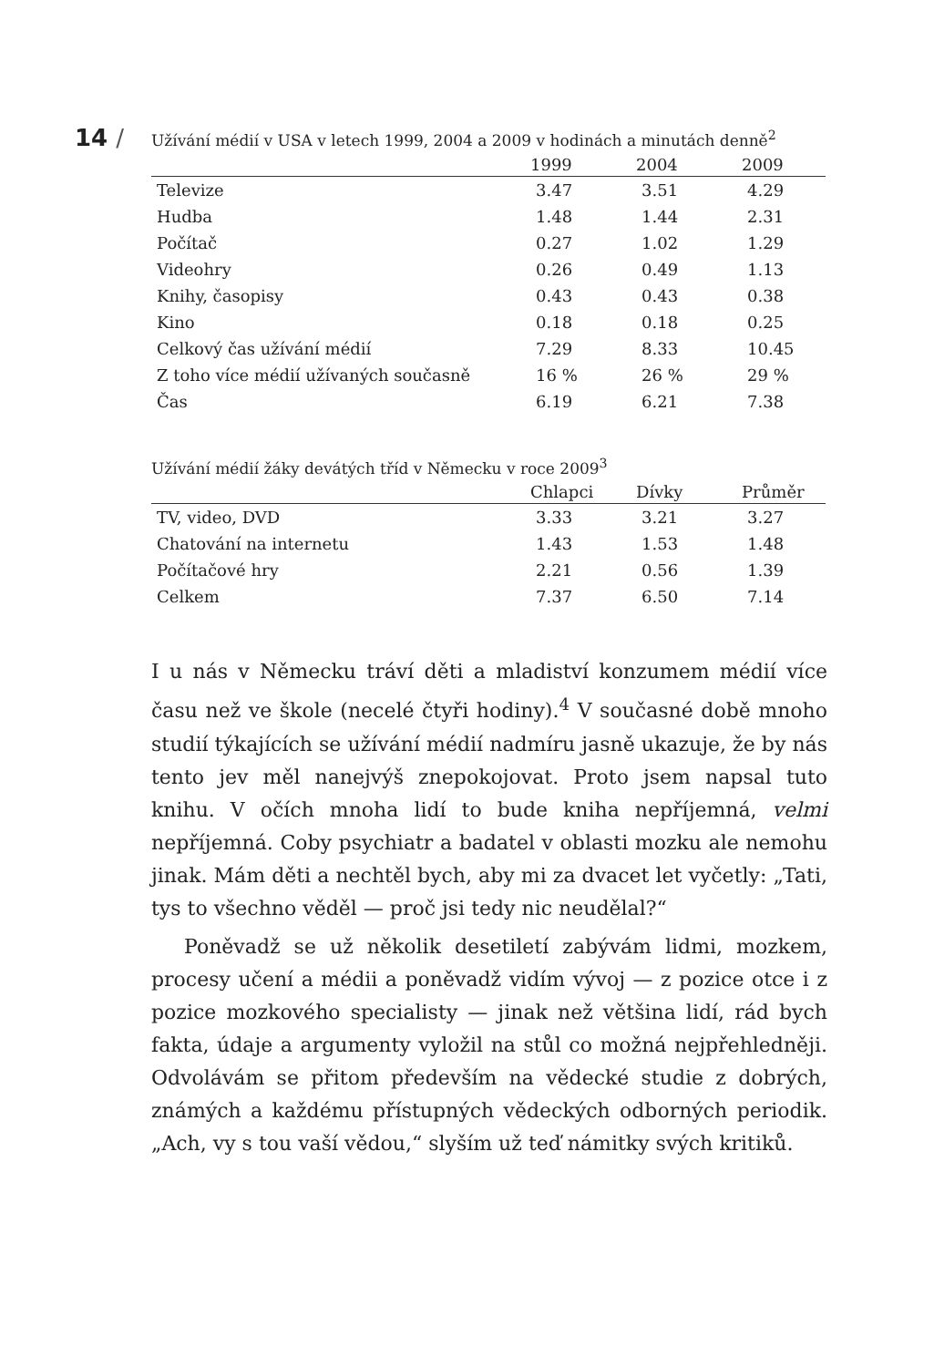14 /
Užívání médií v USA v letech 1999, 2004 a 2009 v hodinách a minutách denně<sup>2</sup>
| | 1999 | 2004 | 2009 |
| --- | --- | --- | --- |
| Televize | 3.47 | 3.51 | 4.29 |
| Hudba | 1.48 | 1.44 | 2.31 |
| Počítač | 0.27 | 1.02 | 1.29 |
| Videohry | 0.26 | 0.49 | 1.13 |
| Knihy, časopisy | 0.43 | 0.43 | 0.38 |
| Kino | 0.18 | 0.18 | 0.25 |
| Celkový čas užívání médií | 7.29 | 8.33 | 10.45 |
| Z toho více médií užívaných současně | 16 % | 26 % | 29 % |
| Čas | 6.19 | 6.21 | 7.38 |
Užívání médií žáky devátých tříd v Německu v roce 2009<sup>3</sup>
| | Chlapci | Dívky | Průměr |
| --- | --- | --- | --- |
| TV, video, DVD | 3.33 | 3.21 | 3.27 |
| Chatování na internetu | 1.43 | 1.53 | 1.48 |
| Počítačové hry | 2.21 | 0.56 | 1.39 |
| Celkem | 7.37 | 6.50 | 7.14 |
I u nás v Německu tráví děti a mladiství konzumem médií více času než ve škole (necelé čtyři hodiny).<sup>4</sup> V současné době mnoho studií týkajících se užívání médií nadmíru jasně ukazuje, že by nás tento jev měl nanejvýš znepokojovat. Proto jsem napsal tuto knihu. V očích mnoha lidí to bude kniha nepříjemná, velmi nepříjemná. Coby psychiatr a badatel v oblasti mozku ale nemohu jinak. Mám děti a nechtěl bych, aby mi za dvacet let vyčetly: „Tati, tys to všechno věděl — proč jsi tedy nic neudělal?“
Poněvadž se už několik desetiletí zabývám lidmi, mozkem, procesy učení a médii a poněvadž vidím vývoj — z pozice otce i z pozice mozkového specialisty — jinak než většina lidí, rád bych fakta, údaje a argumenty vyložil na stůl co možná nejpřehledněji. Odvolávám se přitom především na vědecké studie z dobrých, známých a každému přístupných vědeckých odborných periodik. „Ach, vy s tou vaší vědou,“ slyším už teď námitky svých kritiků.